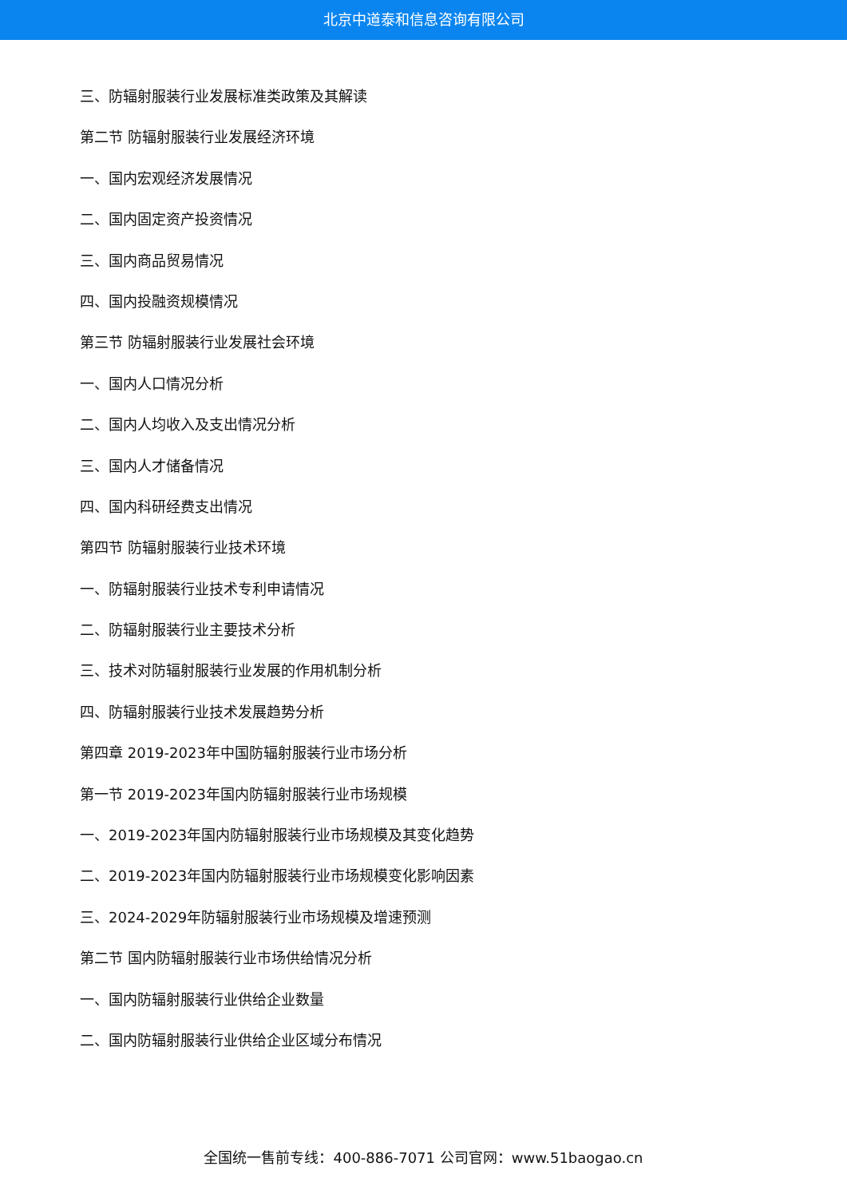北京中道泰和信息咨询有限公司
三、防辐射服装行业发展标准类政策及其解读
第二节 防辐射服装行业发展经济环境
一、国内宏观经济发展情况
二、国内固定资产投资情况
三、国内商品贸易情况
四、国内投融资规模情况
第三节 防辐射服装行业发展社会环境
一、国内人口情况分析
二、国内人均收入及支出情况分析
三、国内人才储备情况
四、国内科研经费支出情况
第四节 防辐射服装行业技术环境
一、防辐射服装行业技术专利申请情况
二、防辐射服装行业主要技术分析
三、技术对防辐射服装行业发展的作用机制分析
四、防辐射服装行业技术发展趋势分析
第四章 2019-2023年中国防辐射服装行业市场分析
第一节 2019-2023年国内防辐射服装行业市场规模
一、2019-2023年国内防辐射服装行业市场规模及其变化趋势
二、2019-2023年国内防辐射服装行业市场规模变化影响因素
三、2024-2029年防辐射服装行业市场规模及增速预测
第二节 国内防辐射服装行业市场供给情况分析
一、国内防辐射服装行业供给企业数量
二、国内防辐射服装行业供给企业区域分布情况
全国统一售前专线：400-886-7071 公司官网：www.51baogao.cn